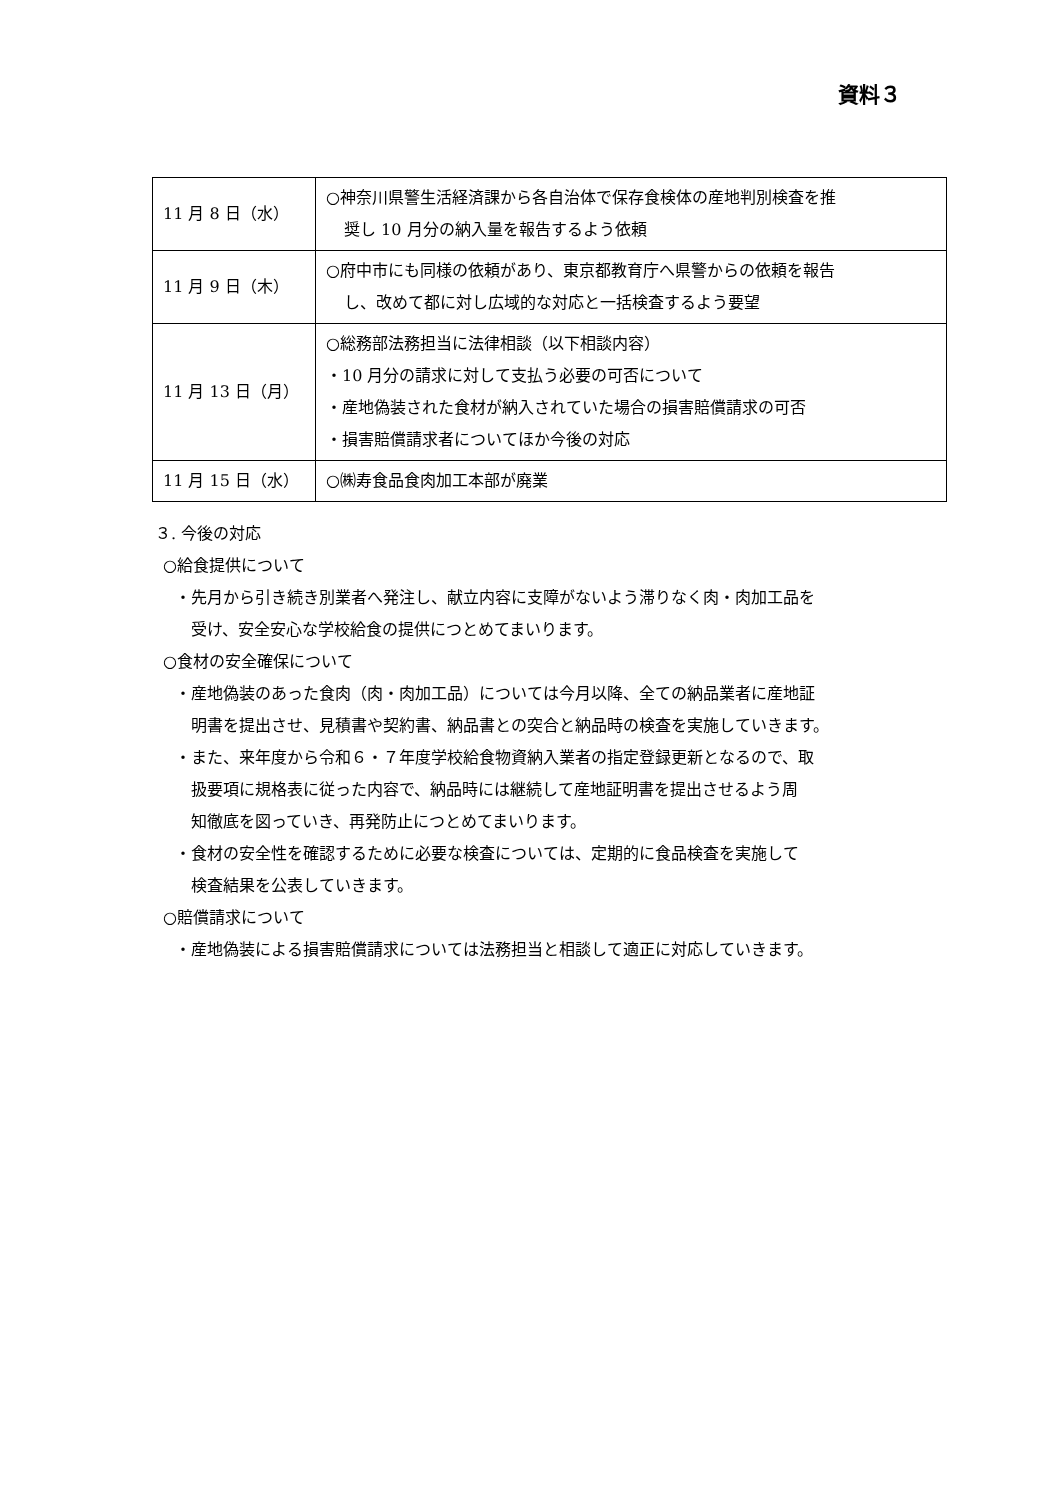資料３
| 11 月 8 日（水） | ○神奈川県警生活経済課から各自治体で保存食検体の産地判別検査を推 奨し 10 月分の納入量を報告するよう依頼 |
| 11 月 9 日（木） | ○府中市にも同様の依頼があり、東京都教育庁へ県警からの依頼を報告 し、改めて都に対し広域的な対応と一括検査するよう要望 |
| 11 月 13 日（月） | ○総務部法務担当に法律相談（以下相談内容） ・10 月分の請求に対して支払う必要の可否について ・産地偽装された食材が納入されていた場合の損害賠償請求の可否 ・損害賠償請求者についてほか今後の対応 |
| 11 月 15 日（水） | ○㈱寿食品食肉加工本部が廃業 |
３. 今後の対応
○給食提供について
・先月から引き続き別業者へ発注し、献立内容に支障がないよう滞りなく肉・肉加工品を
受け、安全安心な学校給食の提供につとめてまいります。
○食材の安全確保について
・産地偽装のあった食肉（肉・肉加工品）については今月以降、全ての納品業者に産地証
明書を提出させ、見積書や契約書、納品書との突合と納品時の検査を実施していきます。
・また、来年度から令和６・７年度学校給食物資納入業者の指定登録更新となるので、取
扱要項に規格表に従った内容で、納品時には継続して産地証明書を提出させるよう周
知徹底を図っていき、再発防止につとめてまいります。
・食材の安全性を確認するために必要な検査については、定期的に食品検査を実施して
検査結果を公表していきます。
○賠償請求について
・産地偽装による損害賠償請求については法務担当と相談して適正に対応していきます。